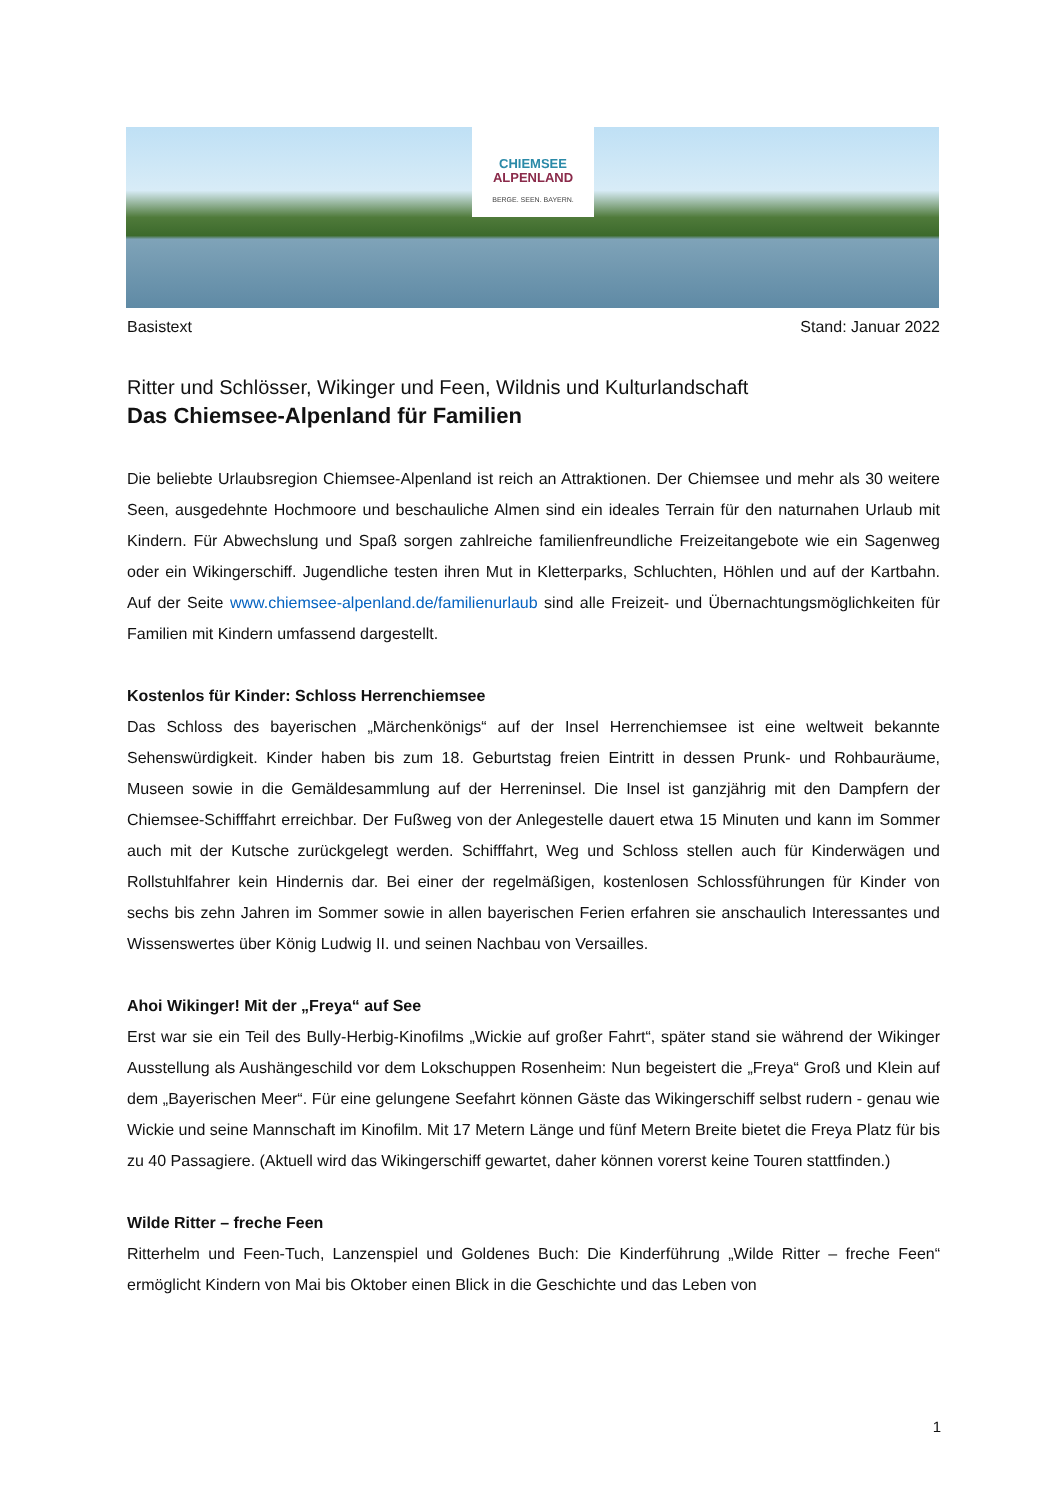CHIEMSEE
ALPENLAND
BERGE. SEEN. BAYERN.
Basistext Stand: Januar 2022
Ritter und Schlösser, Wikinger und Feen, Wildnis und Kulturlandschaft
Das Chiemsee-Alpenland für Familien
Die beliebte Urlaubsregion Chiemsee-Alpenland ist reich an Attraktionen. Der Chiemsee und mehr als 30 weitere Seen, ausgedehnte Hochmoore und beschauliche Almen sind ein ideales Terrain für den naturnahen Urlaub mit Kindern. Für Abwechslung und Spaß sorgen zahlreiche familienfreundliche Freizeitangebote wie ein Sagenweg oder ein Wikingerschiff. Jugendliche testen ihren Mut in Kletterparks, Schluchten, Höhlen und auf der Kartbahn. Auf der Seite www.chiemsee-alpenland.de/familienurlaub sind alle Freizeit- und Übernachtungsmöglichkeiten für Familien mit Kindern umfassend dargestellt.
Kostenlos für Kinder: Schloss Herrenchiemsee
Das Schloss des bayerischen „Märchenkönigs“ auf der Insel Herrenchiemsee ist eine weltweit bekannte Sehenswürdigkeit. Kinder haben bis zum 18. Geburtstag freien Eintritt in dessen Prunk- und Rohbauräume, Museen sowie in die Gemäldesammlung auf der Herreninsel. Die Insel ist ganzjährig mit den Dampfern der Chiemsee-Schifffahrt erreichbar. Der Fußweg von der Anlegestelle dauert etwa 15 Minuten und kann im Sommer auch mit der Kutsche zurückgelegt werden. Schifffahrt, Weg und Schloss stellen auch für Kinderwägen und Rollstuhlfahrer kein Hindernis dar. Bei einer der regelmäßigen, kostenlosen Schlossführungen für Kinder von sechs bis zehn Jahren im Sommer sowie in allen bayerischen Ferien erfahren sie anschaulich Interessantes und Wissenswertes über König Ludwig II. und seinen Nachbau von Versailles.
Ahoi Wikinger! Mit der „Freya“ auf See
Erst war sie ein Teil des Bully-Herbig-Kinofilms „Wickie auf großer Fahrt“, später stand sie während der Wikinger Ausstellung als Aushängeschild vor dem Lokschuppen Rosenheim: Nun begeistert die „Freya“ Groß und Klein auf dem „Bayerischen Meer“. Für eine gelungene Seefahrt können Gäste das Wikingerschiff selbst rudern - genau wie Wickie und seine Mannschaft im Kinofilm. Mit 17 Metern Länge und fünf Metern Breite bietet die Freya Platz für bis zu 40 Passagiere. (Aktuell wird das Wikingerschiff gewartet, daher können vorerst keine Touren stattfinden.)
Wilde Ritter – freche Feen
Ritterhelm und Feen-Tuch, Lanzenspiel und Goldenes Buch: Die Kinderführung „Wilde Ritter – freche Feen“ ermöglicht Kindern von Mai bis Oktober einen Blick in die Geschichte und das Leben von
1